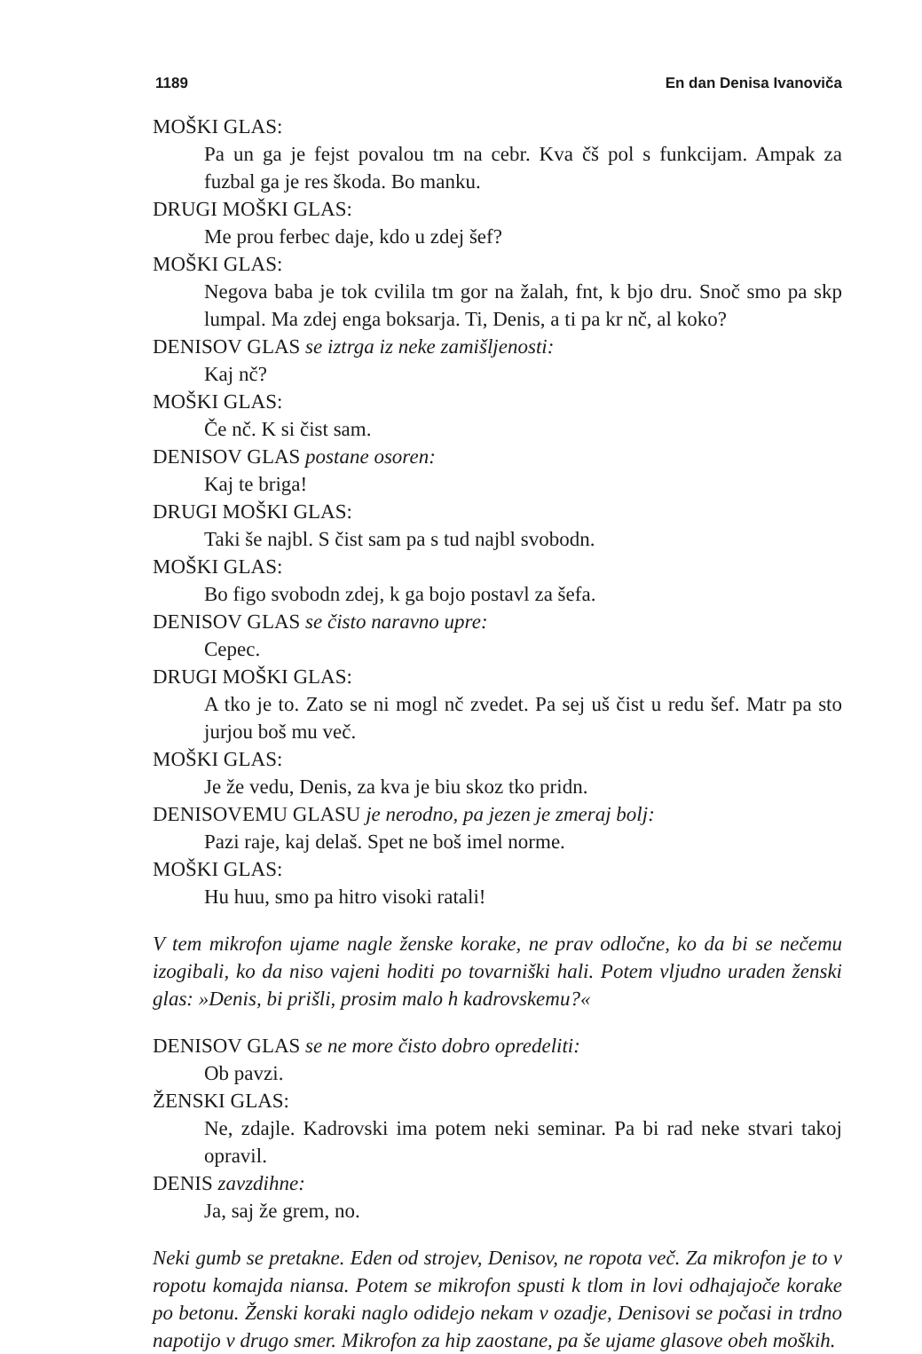1189 En dan Denisa Ivanoviča
MOŠKI GLAS:
Pa un ga je fejst povalou tm na cebr. Kva čš pol s funkcijam. Ampak za fuzbal ga je res škoda. Bo manku.
DRUGI MOŠKI GLAS:
Me prou ferbec daje, kdo u zdej šef?
MOŠKI GLAS:
Negova baba je tok cvilila tm gor na žalah, fnt, k bjo dru. Snoč smo pa skp lumpal. Ma zdej enga boksarja. Ti, Denis, a ti pa kr nč, al koko?
DENISOV GLAS se iztrga iz neke zamišljenosti:
Kaj nč?
MOŠKI GLAS:
Če nč. K si čist sam.
DENISOV GLAS postane osoren:
Kaj te briga!
DRUGI MOŠKI GLAS:
Taki še najbl. S čist sam pa s tud najbl svobodn.
MOŠKI GLAS:
Bo figo svobodn zdej, k ga bojo postavl za šefa.
DENISOV GLAS se čisto naravno upre:
Cepec.
DRUGI MOŠKI GLAS:
A tko je to. Zato se ni mogl nč zvedet. Pa sej uš čist u redu šef. Matr pa sto jurjou boš mu več.
MOŠKI GLAS:
Je že vedu, Denis, za kva je biu skoz tko pridn.
DENISOVEMU GLASU je nerodno, pa jezen je zmeraj bolj:
Pazi raje, kaj delaš. Spet ne boš imel norme.
MOŠKI GLAS:
Hu huu, smo pa hitro visoki ratali!
V tem mikrofon ujame nagle ženske korake, ne prav odločne, ko da bi se nečemu izogibali, ko da niso vajeni hoditi po tovarniški hali. Potem vljudno uraden ženski glas: »Denis, bi prišli, prosim malo h kadrovskemu?«
DENISOV GLAS se ne more čisto dobro opredeliti:
Ob pavzi.
ŽENSKI GLAS:
Ne, zdajle. Kadrovski ima potem neki seminar. Pa bi rad neke stvari takoj opravil.
DENIS zavzdihne:
Ja, saj že grem, no.
Neki gumb se pretakne. Eden od strojev, Denisov, ne ropota več. Za mikrofon je to v ropotu komajda niansa. Potem se mikrofon spusti k tlom in lovi odhajajoče korake po betonu. Ženski koraki naglo odidejo nekam v ozadje, Denisovi se počasi in trdno napotijo v drugo smer. Mikrofon za hip zaostane, pa še ujame glasove obeh moških.